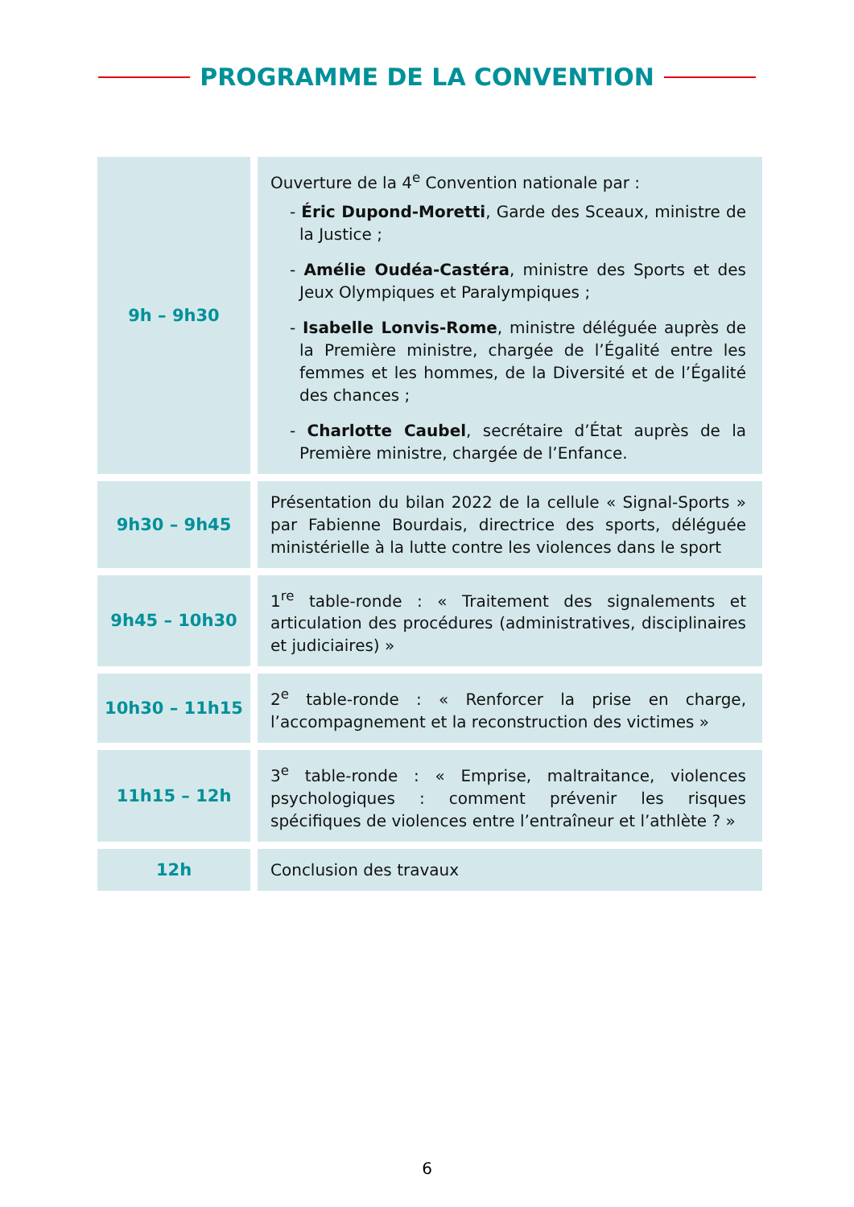PROGRAMME DE LA CONVENTION
| 9h – 9h30 | Ouverture de la 4<sup>e</sup> Convention nationale par : - Éric Dupond-Moretti , Garde des Sceaux, ministre de la Justice ; - Amélie Oudéa-Castéra , ministre des Sports et des Jeux Olympiques et Paralympiques ; - Isabelle Lonvis-Rome , ministre déléguée auprès de la Première ministre, chargée de l’Égalité entre les femmes et les hommes, de la Diversité et de l’Égalité des chances ; - Charlotte Caubel , secrétaire d’État auprès de la Première ministre, chargée de l’Enfance. |
| 9h30 – 9h45 | Présentation du bilan 2022 de la cellule « Signal-Sports » par Fabienne Bourdais, directrice des sports, déléguée ministérielle à la lutte contre les violences dans le sport |
| 9h45 – 10h30 | 1<sup>re</sup> table-ronde : « Traitement des signalements et articulation des procédures (administratives, disciplinaires et judiciaires) » |
| 10h30 – 11h15 | 2<sup>e</sup> table-ronde : « Renforcer la prise en charge, l’accompagnement et la reconstruction des victimes » |
| 11h15 – 12h | 3<sup>e</sup> table-ronde : « Emprise, maltraitance, violences psychologiques : comment prévenir les risques spécifiques de violences entre l’entraîneur et l’athlète ? » |
| 12h | Conclusion des travaux |
6